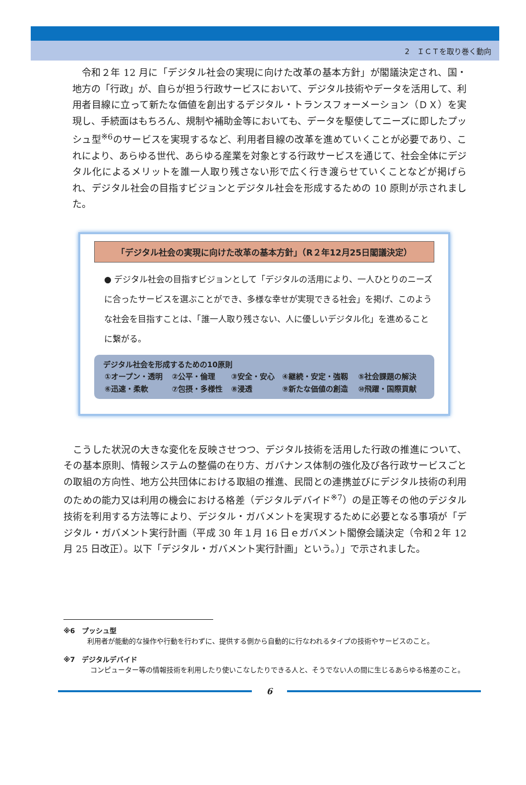2　ＩＣＴを取り巻く動向
令和２年 12 月に「デジタル社会の実現に向けた改革の基本方針」が閣議決定され、国・地方の「行政」が、自らが担う行政サービスにおいて、デジタル技術やデータを活用して、利用者目線に立って新たな価値を創出するデジタル・トランスフォーメーション（ＤＸ）を実現し、手続面はもちろん、規制や補助金等においても、データを駆使してニーズに即したプッシュ型<sup>※6</sup>のサービスを実現するなど、利用者目線の改革を進めていくことが必要であり、これにより、あらゆる世代、あらゆる産業を対象とする行政サービスを通じて、社会全体にデジタル化によるメリットを誰一人取り残さない形で広く行き渡らせていくことなどが掲げられ、デジタル社会の目指すビジョンとデジタル社会を形成するための 10 原則が示されました。
「デジタル社会の実現に向けた改革の基本方針」（R２年12月25日閣議決定）
● デジタル社会の目指すビジョンとして「デジタルの活用により、一人ひとりのニーズに合ったサービスを選ぶことができ、多様な幸せが実現できる社会」を掲げ、このような社会を目指すことは、「誰一人取り残さない、人に優しいデジタル化」を進めることに繋がる。
デジタル社会を形成するための10原則
| ①オープン・透明 | ②公平・倫理 | ③安全・安心 | ④継続・安定・強靱 | ⑤社会課題の解決 |
| ⑥迅速・柔軟 | ⑦包摂・多様性 | ⑧浸透 | ⑨新たな価値の創造 | ⑩飛躍・国際貢献 |
こうした状況の大きな変化を反映させつつ、デジタル技術を活用した行政の推進について、その基本原則、情報システムの整備の在り方、ガバナンス体制の強化及び各行政サービスごとの取組の方向性、地方公共団体における取組の推進、民間との連携並びにデジタル技術の利用のための能力又は利用の機会における格差（デジタルデバイド<sup>※7</sup>）の是正等その他のデジタル技術を利用する方法等により、デジタル・ガバメントを実現するために必要となる事項が「デジタル・ガバメント実行計画（平成 30 年１月 16 日ｅガバメント閣僚会議決定（令和２年 12 月 25 日改正）。以下「デジタル・ガバメント実行計画」という。）」で示されました。
※6　プッシュ型
利用者が能動的な操作や行動を行わずに、提供する側から自動的に行なわれるタイプの技術やサービスのこと。
※7　デジタルデバイド
コンピューター等の情報技術を利用したり使いこなしたりできる人と、そうでない人の間に生じるあらゆる格差のこと。
6